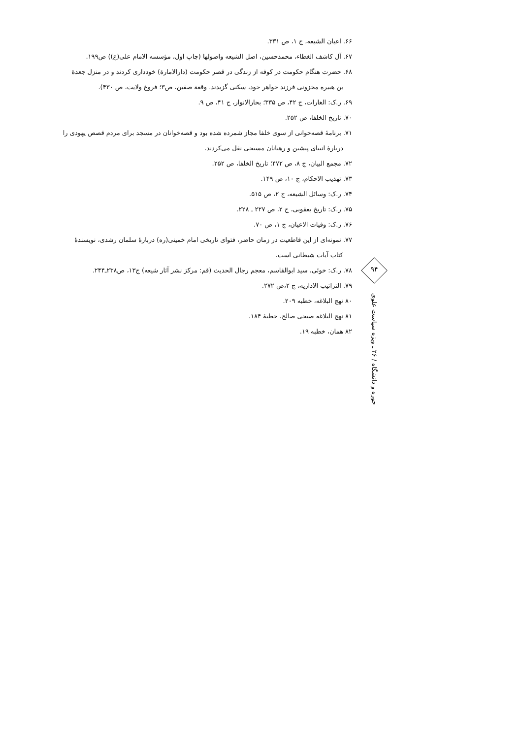۶۶. اعیان الشیعه، ج ۱، ص ۳۳۱.
۶۷. آل کاشف الغطاء، محمدحسین، اصل الشیعه واصولها (چاپ اول، مؤسسه الامام علی(ع)) ص۱۹۹.
۶۸. حضرت هنگام حکومت در کوفه از زندگی در قصر حکومت (دارالامارة) خودداری کردند و در منزل جعدة
بن هبیره مخزونی فرزند خواهر خود، سکنی گزیدند. وقعة صفین، ص۳؛ فروغ ولایت، ص ۴۳۰).
۶۹. ر.ک: الغارات، ج ۴۲، ص ۳۳۵؛ بحارالانوار، ج ۴۱، ص ۹.
۷۰. تاریخ الخلفا، ص ۲۵۲.
۷۱. برنامهٔ قصه‌خوانی از سوی خلفا مجاز شمرده شده بود و قصه‌خوانان در مسجد برای مردم قصص یهودی را
دربارهٔ انبیای پیشین و رهبانان مسیحی نقل می‌کردند.
۷۲. مجمع البیان، ج ۸، ص ۴۷۲؛ تاریخ الخلفا، ص ۲۵۲.
۷۳. تهذیب الاحکام، ج ۱۰، ص ۱۴۹.
۷۴. ر.ک: وسائل الشیعه، ج ۲، ص ۵۱۵.
۷۵. ر.ک: تاریخ یعقوبی، ج ۲، ص ۲۲۷ ـ ۲۲۸.
۷۶. ر.ک: وفیات الاعیان، ج ۱، ص ۷۰.
۷۷. نمونه‌ای از این قاطعیت در زمان حاضر، فتوای تاریخی امام خمینی(ره) دربارهٔ سلمان رشدی، نویسندهٔ
کتاب آیات شیطانی است.
۷۸. ر.ک: خوئی، سید ابوالقاسم، معجم رجال الحدیث (قم: مرکز نشر آثار شیعه) ج۱۳، ص۲۳۸ـ۲۴۴.
۷۹. التراتیب الاداریه، ج ۲،ص ۲۷۲.
۸۰ نهج البلاغه، خطبه ۲۰۹.
۸۱ نهج البلاغه صبحی صالح، خطبهٔ ۱۸۴.
۸۲ همان، خطبه ۱۹.
۹۴
حوزه و دانشگاه / ۲۶ ـ ویژه سیاست علوی